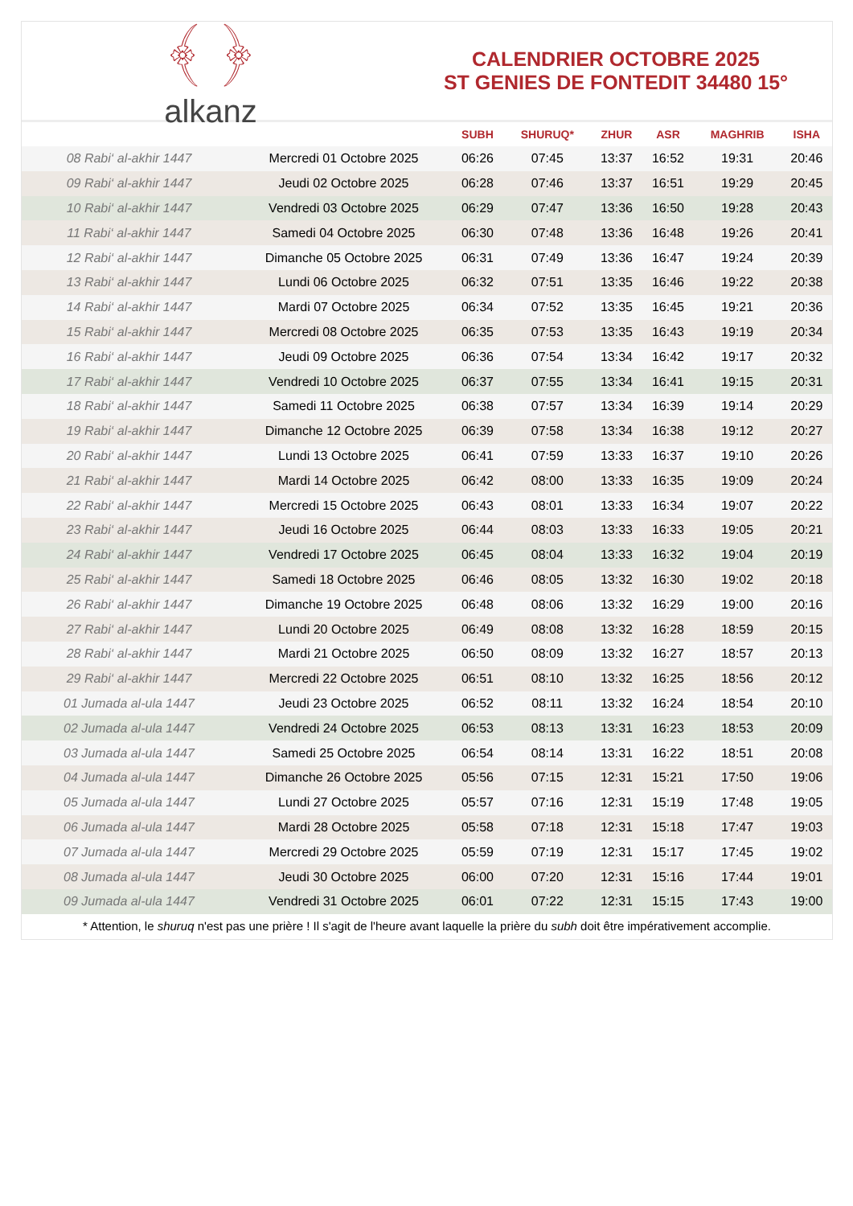﴾ ﴿
alkanz
CALENDRIER OCTOBRE 2025
ST GENIES DE FONTEDIT 34480 15°
| | | SUBH | SHURUQ* | ZHUR | ASR | MAGHRIB | ISHA |
| --- | --- | --- | --- | --- | --- | --- | --- |
| 08 Rabi‘ al-akhir 1447 | Mercredi 01 Octobre 2025 | 06:26 | 07:45 | 13:37 | 16:52 | 19:31 | 20:46 |
| 09 Rabi‘ al-akhir 1447 | Jeudi 02 Octobre 2025 | 06:28 | 07:46 | 13:37 | 16:51 | 19:29 | 20:45 |
| 10 Rabi‘ al-akhir 1447 | Vendredi 03 Octobre 2025 | 06:29 | 07:47 | 13:36 | 16:50 | 19:28 | 20:43 |
| 11 Rabi‘ al-akhir 1447 | Samedi 04 Octobre 2025 | 06:30 | 07:48 | 13:36 | 16:48 | 19:26 | 20:41 |
| 12 Rabi‘ al-akhir 1447 | Dimanche 05 Octobre 2025 | 06:31 | 07:49 | 13:36 | 16:47 | 19:24 | 20:39 |
| 13 Rabi‘ al-akhir 1447 | Lundi 06 Octobre 2025 | 06:32 | 07:51 | 13:35 | 16:46 | 19:22 | 20:38 |
| 14 Rabi‘ al-akhir 1447 | Mardi 07 Octobre 2025 | 06:34 | 07:52 | 13:35 | 16:45 | 19:21 | 20:36 |
| 15 Rabi‘ al-akhir 1447 | Mercredi 08 Octobre 2025 | 06:35 | 07:53 | 13:35 | 16:43 | 19:19 | 20:34 |
| 16 Rabi‘ al-akhir 1447 | Jeudi 09 Octobre 2025 | 06:36 | 07:54 | 13:34 | 16:42 | 19:17 | 20:32 |
| 17 Rabi‘ al-akhir 1447 | Vendredi 10 Octobre 2025 | 06:37 | 07:55 | 13:34 | 16:41 | 19:15 | 20:31 |
| 18 Rabi‘ al-akhir 1447 | Samedi 11 Octobre 2025 | 06:38 | 07:57 | 13:34 | 16:39 | 19:14 | 20:29 |
| 19 Rabi‘ al-akhir 1447 | Dimanche 12 Octobre 2025 | 06:39 | 07:58 | 13:34 | 16:38 | 19:12 | 20:27 |
| 20 Rabi‘ al-akhir 1447 | Lundi 13 Octobre 2025 | 06:41 | 07:59 | 13:33 | 16:37 | 19:10 | 20:26 |
| 21 Rabi‘ al-akhir 1447 | Mardi 14 Octobre 2025 | 06:42 | 08:00 | 13:33 | 16:35 | 19:09 | 20:24 |
| 22 Rabi‘ al-akhir 1447 | Mercredi 15 Octobre 2025 | 06:43 | 08:01 | 13:33 | 16:34 | 19:07 | 20:22 |
| 23 Rabi‘ al-akhir 1447 | Jeudi 16 Octobre 2025 | 06:44 | 08:03 | 13:33 | 16:33 | 19:05 | 20:21 |
| 24 Rabi‘ al-akhir 1447 | Vendredi 17 Octobre 2025 | 06:45 | 08:04 | 13:33 | 16:32 | 19:04 | 20:19 |
| 25 Rabi‘ al-akhir 1447 | Samedi 18 Octobre 2025 | 06:46 | 08:05 | 13:32 | 16:30 | 19:02 | 20:18 |
| 26 Rabi‘ al-akhir 1447 | Dimanche 19 Octobre 2025 | 06:48 | 08:06 | 13:32 | 16:29 | 19:00 | 20:16 |
| 27 Rabi‘ al-akhir 1447 | Lundi 20 Octobre 2025 | 06:49 | 08:08 | 13:32 | 16:28 | 18:59 | 20:15 |
| 28 Rabi‘ al-akhir 1447 | Mardi 21 Octobre 2025 | 06:50 | 08:09 | 13:32 | 16:27 | 18:57 | 20:13 |
| 29 Rabi‘ al-akhir 1447 | Mercredi 22 Octobre 2025 | 06:51 | 08:10 | 13:32 | 16:25 | 18:56 | 20:12 |
| 01 Jumada al-ula 1447 | Jeudi 23 Octobre 2025 | 06:52 | 08:11 | 13:32 | 16:24 | 18:54 | 20:10 |
| 02 Jumada al-ula 1447 | Vendredi 24 Octobre 2025 | 06:53 | 08:13 | 13:31 | 16:23 | 18:53 | 20:09 |
| 03 Jumada al-ula 1447 | Samedi 25 Octobre 2025 | 06:54 | 08:14 | 13:31 | 16:22 | 18:51 | 20:08 |
| 04 Jumada al-ula 1447 | Dimanche 26 Octobre 2025 | 05:56 | 07:15 | 12:31 | 15:21 | 17:50 | 19:06 |
| 05 Jumada al-ula 1447 | Lundi 27 Octobre 2025 | 05:57 | 07:16 | 12:31 | 15:19 | 17:48 | 19:05 |
| 06 Jumada al-ula 1447 | Mardi 28 Octobre 2025 | 05:58 | 07:18 | 12:31 | 15:18 | 17:47 | 19:03 |
| 07 Jumada al-ula 1447 | Mercredi 29 Octobre 2025 | 05:59 | 07:19 | 12:31 | 15:17 | 17:45 | 19:02 |
| 08 Jumada al-ula 1447 | Jeudi 30 Octobre 2025 | 06:00 | 07:20 | 12:31 | 15:16 | 17:44 | 19:01 |
| 09 Jumada al-ula 1447 | Vendredi 31 Octobre 2025 | 06:01 | 07:22 | 12:31 | 15:15 | 17:43 | 19:00 |
* Attention, le shuruq n'est pas une prière ! Il s'agit de l'heure avant laquelle la prière du subh doit être impérativement accomplie.